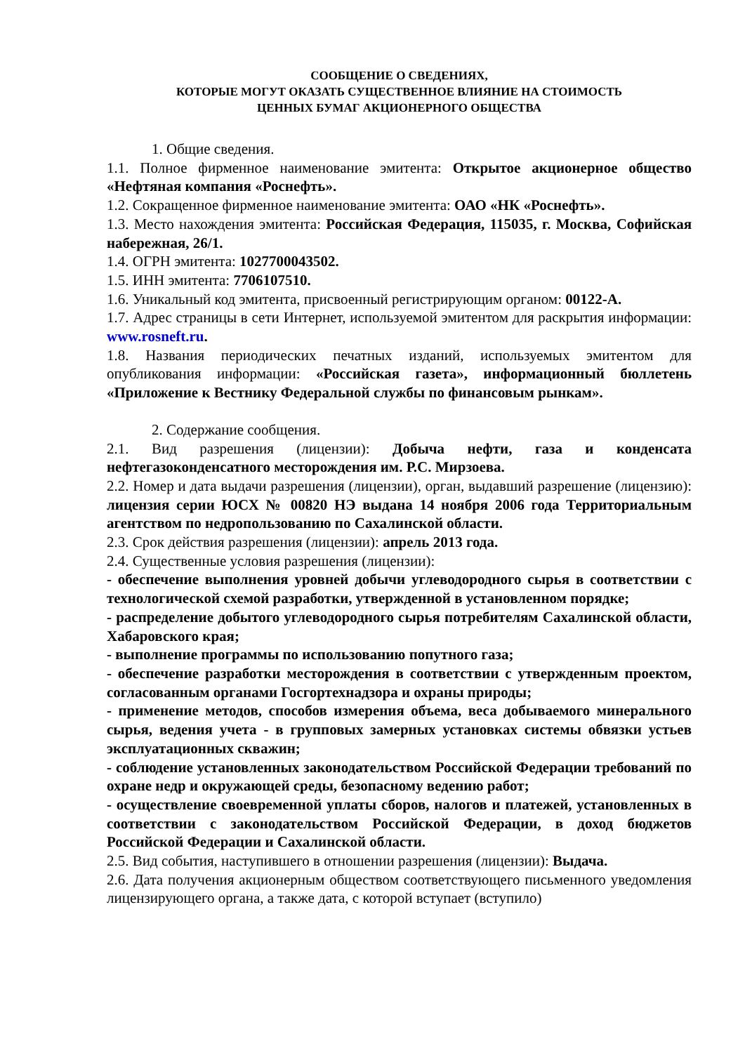СООБЩЕНИЕ О СВЕДЕНИЯХ,
КОТОРЫЕ МОГУТ ОКАЗАТЬ СУЩЕСТВЕННОЕ ВЛИЯНИЕ НА СТОИМОСТЬ
ЦЕННЫХ БУМАГ АКЦИОНЕРНОГО ОБЩЕСТВА
1. Общие сведения.
1.1. Полное фирменное наименование эмитента: Открытое акционерное общество «Нефтяная компания «Роснефть».
1.2. Сокращенное фирменное наименование эмитента: ОАО «НК «Роснефть».
1.3. Место нахождения эмитента: Российская Федерация, 115035, г. Москва, Софийская набережная, 26/1.
1.4. ОГРН эмитента: 1027700043502.
1.5. ИНН эмитента: 7706107510.
1.6. Уникальный код эмитента, присвоенный регистрирующим органом: 00122-А.
1.7. Адрес страницы в сети Интернет, используемой эмитентом для раскрытия информации: www.rosneft.ru.
1.8. Названия периодических печатных изданий, используемых эмитентом для опубликования информации: «Российская газета», информационный бюллетень «Приложение к Вестнику Федеральной службы по финансовым рынкам».
2. Содержание сообщения.
2.1. Вид разрешения (лицензии): Добыча нефти, газа и конденсата нефтегазоконденсатного месторождения им. Р.С. Мирзоева.
2.2. Номер и дата выдачи разрешения (лицензии), орган, выдавший разрешение (лицензию): лицензия серии ЮСХ № 00820 НЭ выдана 14 ноября 2006 года Территориальным агентством по недропользованию по Сахалинской области.
2.3. Срок действия разрешения (лицензии): апрель 2013 года.
2.4. Существенные условия разрешения (лицензии):
- обеспечение выполнения уровней добычи углеводородного сырья в соответствии с технологической схемой разработки, утвержденной в установленном порядке;
- распределение добытого углеводородного сырья потребителям Сахалинской области, Хабаровского края;
- выполнение программы по использованию попутного газа;
- обеспечение разработки месторождения в соответствии с утвержденным проектом, согласованным органами Госгортехнадзора и охраны природы;
- применение методов, способов измерения объема, веса добываемого минерального сырья, ведения учета - в групповых замерных установках системы обвязки устьев эксплуатационных скважин;
- соблюдение установленных законодательством Российской Федерации требований по охране недр и окружающей среды, безопасному ведению работ;
- осуществление своевременной уплаты сборов, налогов и платежей, установленных в соответствии с законодательством Российской Федерации, в доход бюджетов Российской Федерации и Сахалинской области.
2.5. Вид события, наступившего в отношении разрешения (лицензии): Выдача.
2.6. Дата получения акционерным обществом соответствующего письменного уведомления лицензирующего органа, а также дата, с которой вступает (вступило)